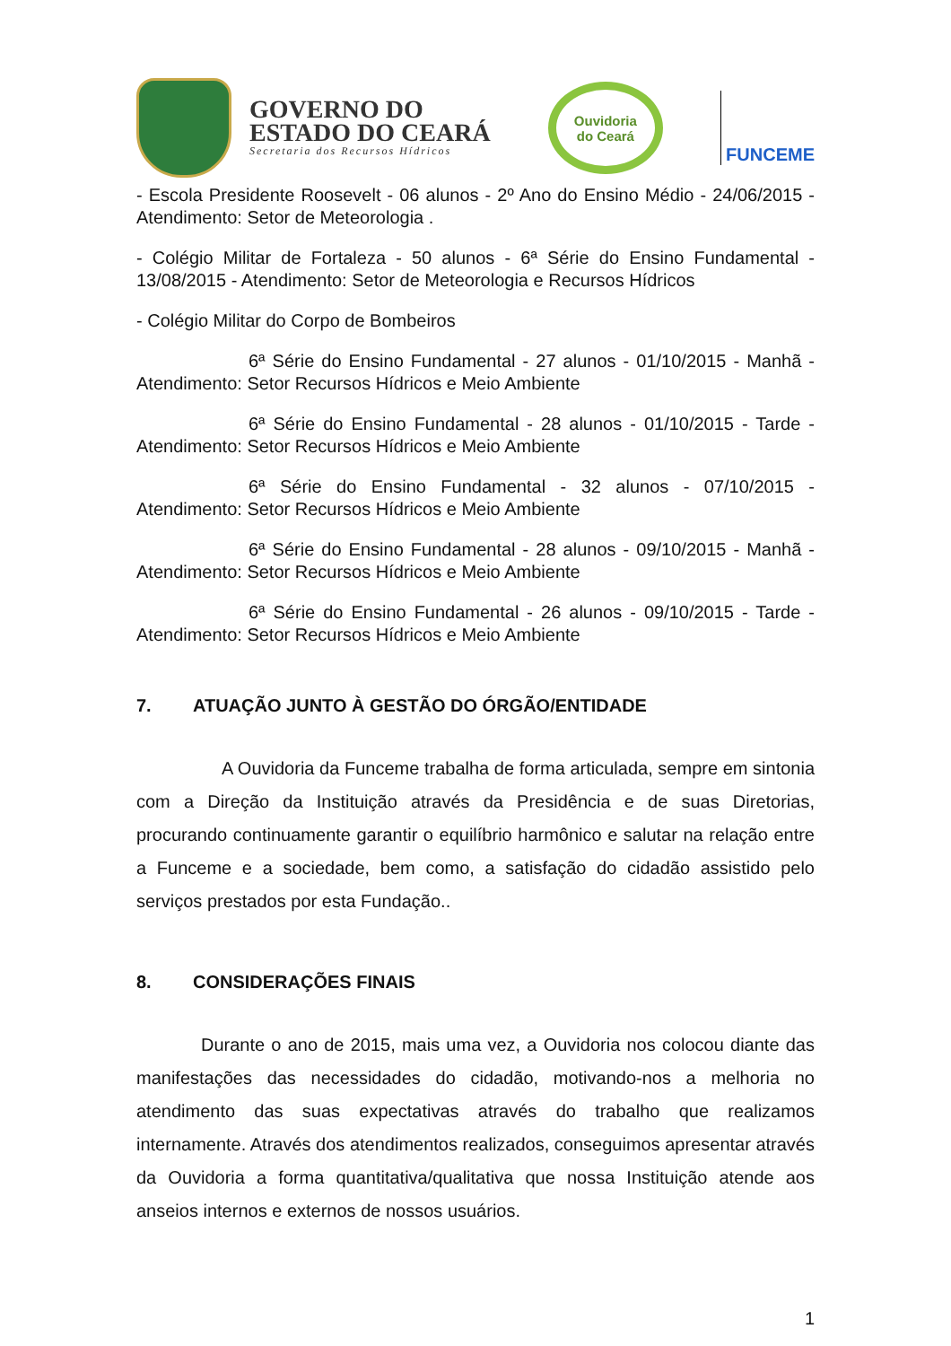GOVERNO DO
ESTADO DO CEARÁ
Secretaria dos Recursos Hídricos
Ouvidoria
do Ceará
FUNCEME
- Escola Presidente Roosevelt - 06 alunos - 2º Ano do Ensino Médio - 24/06/2015 - Atendimento: Setor de Meteorologia .
- Colégio Militar de Fortaleza - 50 alunos - 6ª Série do Ensino Fundamental - 13/08/2015 - Atendimento: Setor de Meteorologia e Recursos Hídricos
- Colégio Militar do Corpo de Bombeiros
6ª Série do Ensino Fundamental - 27 alunos - 01/10/2015 - Manhã - Atendimento: Setor Recursos Hídricos e Meio Ambiente
6ª Série do Ensino Fundamental - 28 alunos - 01/10/2015 - Tarde - Atendimento: Setor Recursos Hídricos e Meio Ambiente
6ª Série do Ensino Fundamental - 32 alunos - 07/10/2015 - Atendimento: Setor Recursos Hídricos e Meio Ambiente
6ª Série do Ensino Fundamental - 28 alunos - 09/10/2015 - Manhã - Atendimento: Setor Recursos Hídricos e Meio Ambiente
6ª Série do Ensino Fundamental - 26 alunos - 09/10/2015 - Tarde - Atendimento: Setor Recursos Hídricos e Meio Ambiente
7. ATUAÇÃO JUNTO À GESTÃO DO ÓRGÃO/ENTIDADE
A Ouvidoria da Funceme trabalha de forma articulada, sempre em sintonia com a Direção da Instituição através da Presidência e de suas Diretorias, procurando continuamente garantir o equilíbrio harmônico e salutar na relação entre a Funceme e a sociedade, bem como, a satisfação do cidadão assistido pelo serviços prestados por esta Fundação..
8. CONSIDERAÇÕES FINAIS
Durante o ano de 2015, mais uma vez, a Ouvidoria nos colocou diante das manifestações das necessidades do cidadão, motivando-nos a melhoria no atendimento das suas expectativas através do trabalho que realizamos internamente. Através dos atendimentos realizados, conseguimos apresentar através da Ouvidoria a forma quantitativa/qualitativa que nossa Instituição atende aos anseios internos e externos de nossos usuários.
1